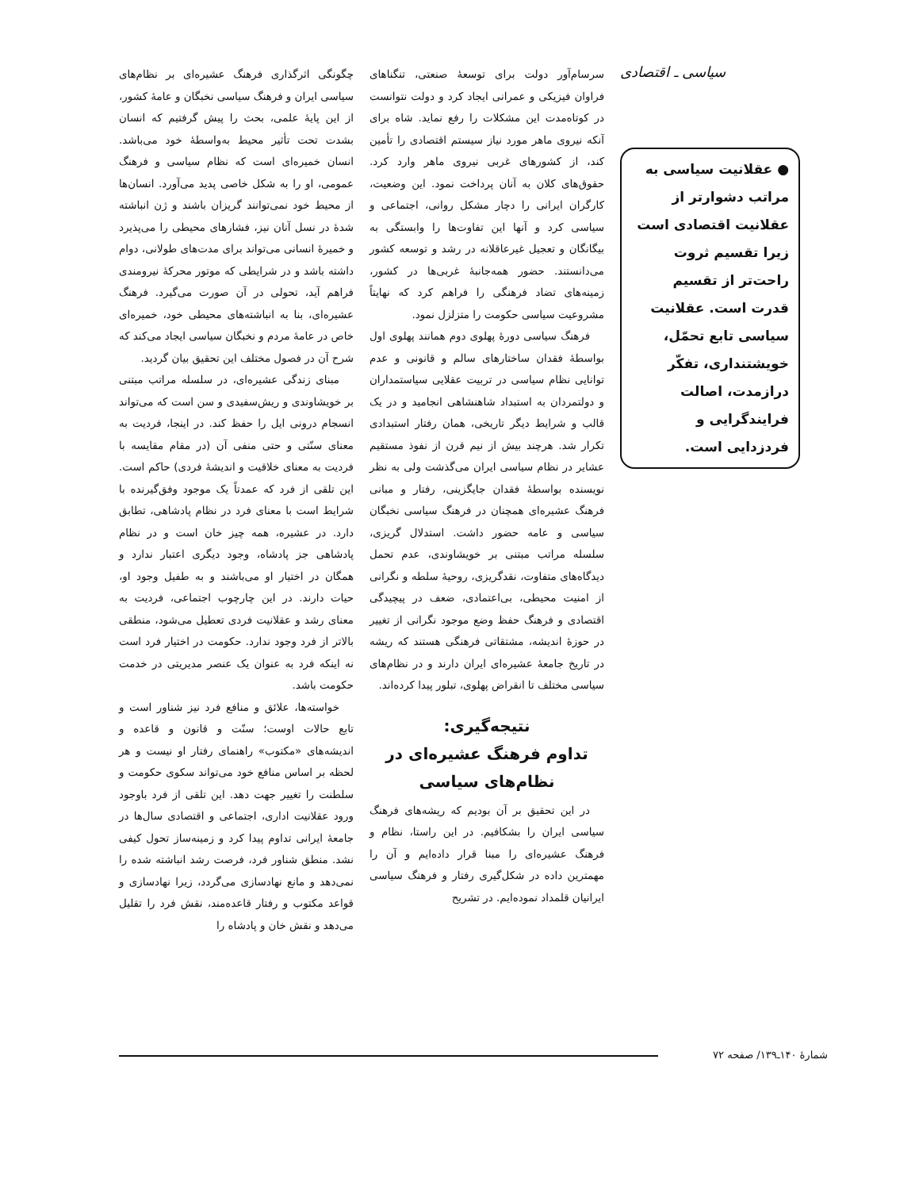سیاسی ـ اقتصادی
● عقلانیت سیاسی به مراتب دشوارتر از عقلانیت اقتصادی است زیرا تقسیم ثروت راحت‌تر از تقسیم قدرت است. عقلانیت سیاسی تابع تحمّل، خویشتنداری، تفکّر درازمدت، اصالت فرایندگرایی و فردزدایی است.
سرسام‌آور دولت برای توسعهٔ صنعتی، تنگناهای فراوان فیزیکی و عمرانی ایجاد کرد و دولت نتوانست در کوتاه‌مدت این مشکلات را رفع نماید. شاه برای آنکه نیروی ماهر مورد نیاز سیستم اقتصادی را تأمین کند، از کشورهای غربی نیروی ماهر وارد کرد. حقوق‌های کلان به آنان پرداخت نمود. این وضعیت، کارگران ایرانی را دچار مشکل روانی، اجتماعی و سیاسی کرد و آنها این تفاوت‌ها را وابستگی به بیگانگان و تعجیل غیرعاقلانه در رشد و توسعه کشور می‌دانستند. حضور همه‌جانبهٔ غربی‌ها در کشور، زمینه‌های تضاد فرهنگی را فراهم کرد که نهایتاً مشروعیت سیاسی حکومت را متزلزل نمود.
فرهنگ سیاسی دورهٔ پهلوی دوم همانند پهلوی اول بواسطهٔ فقدان ساختارهای سالم و قانونی و عدم توانایی نظام سیاسی در تربیت عقلایی سیاستمداران و دولتمردان به استبداد شاهنشاهی انجامید و در یک قالب و شرایط دیگر تاریخی، همان رفتار استبدادی تکرار شد. هرچند بیش از نیم قرن از نفوذ مستقیم عشایر در نظام سیاسی ایران می‌گذشت ولی به نظر نویسنده بواسطهٔ فقدان جایگزینی، رفتار و مبانی فرهنگ عشیره‌ای همچنان در فرهنگ سیاسی نخبگان سیاسی و عامه حضور داشت. استدلال گریزی، سلسله مراتب مبتنی بر خویشاوندی، عدم تحمل دیدگاه‌های متفاوت، نقدگریزی، روحیهٔ سلطه و نگرانی از امنیت محیطی، بی‌اعتمادی، ضعف در پیچیدگی اقتصادی و فرهنگ حفظ وضع موجود نگرانی از تغییر در حوزهٔ اندیشه، مشتقاتی فرهنگی هستند که ریشه در تاریخ جامعهٔ عشیره‌ای ایران دارند و در نظام‌های سیاسی مختلف تا انقراض پهلوی، تبلور پیدا کرده‌اند.
نتیجه‌گیری:
تداوم فرهنگ عشیره‌ای در نظام‌های سیاسی
در این تحقیق بر آن بودیم که ریشه‌های فرهنگ سیاسی ایران را بشکافیم. در این راستا، نظام و فرهنگ عشیره‌ای را مبنا قرار داده‌ایم و آن را مهمترین داده در شکل‌گیری رفتار و فرهنگ سیاسی ایرانیان قلمداد نموده‌ایم. در تشریح
چگونگی اثرگذاری فرهنگ عشیره‌ای بر نظام‌های سیاسی ایران و فرهنگ سیاسی نخبگان و عامهٔ کشور، از این پایهٔ علمی، بحث را پیش گرفتیم که انسان بشدت تحت تأثیر محیط به‌واسطهٔ خود می‌باشد. انسان خمیره‌ای است که نظام سیاسی و فرهنگ عمومی، او را به شکل خاصی پدید می‌آورد. انسان‌ها از محیط خود نمی‌توانند گریزان باشند و ژن انباشته شدهٔ در نسل آنان نیز، فشارهای محیطی را می‌پذیرد و خمیرهٔ انسانی می‌تواند برای مدت‌های طولانی، دوام داشته باشد و در شرایطی که موتور محرکهٔ نیرومندی فراهم آید، تحولی در آن صورت می‌گیرد. فرهنگ عشیره‌ای، بنا به انباشته‌های محیطی خود، خمیره‌ای خاص در عامهٔ مردم و نخبگان سیاسی ایجاد می‌کند که شرح آن در فصول مختلف این تحقیق بیان گردید.
مبنای زندگی عشیره‌ای، در سلسله مراتب مبتنی بر خویشاوندی و ریش‌سفیدی و سن است که می‌تواند انسجام درونی ایل را حفظ کند. در اینجا، فردیت به معنای سنّتی و حتی منفی آن (در مقام مقایسه با فردیت به معنای خلاقیت و اندیشهٔ فردی) حاکم است. این تلقی از فرد که عمدتاً یک موجود وفق‌گیرنده با شرایط است با معنای فرد در نظام پادشاهی، تطابق دارد. در عشیره، همه چیز خان است و در نظام پادشاهی جز پادشاه، وجود دیگری اعتبار ندارد و همگان در اختیار او می‌باشند و به طفیل وجود او، حیات دارند. در این چارچوب اجتماعی، فردیت به معنای رشد و عقلانیت فردی تعطیل می‌شود، منطقی بالاتر از فرد وجود ندارد. حکومت در اختیار فرد است نه اینکه فرد به عنوان یک عنصر مدیریتی در خدمت حکومت باشد.
خواسته‌ها، علائق و منافع فرد نیز شناور است و تابع حالات اوست؛ سنّت و قانون و قاعده و اندیشه‌های «مکتوب» راهنمای رفتار او نیست و هر لحظه بر اساس منافع خود می‌تواند سکوی حکومت و سلطنت را تغییر جهت دهد. این تلقی از فرد باوجود ورود عقلانیت اداری، اجتماعی و اقتصادی سال‌ها در جامعهٔ ایرانی تداوم پیدا کرد و زمینه‌ساز تحول کیفی نشد. منطق شناور فرد، فرصت رشد انباشته شده را نمی‌دهد و مانع نهادسازی می‌گردد، زیرا نهادسازی و قواعد مکتوب و رفتار قاعده‌مند، نقش فرد را تقلیل می‌دهد و نقش خان و پادشاه را
شمارهٔ ۱۴۰ـ۱۳۹/ صفحه ۷۲